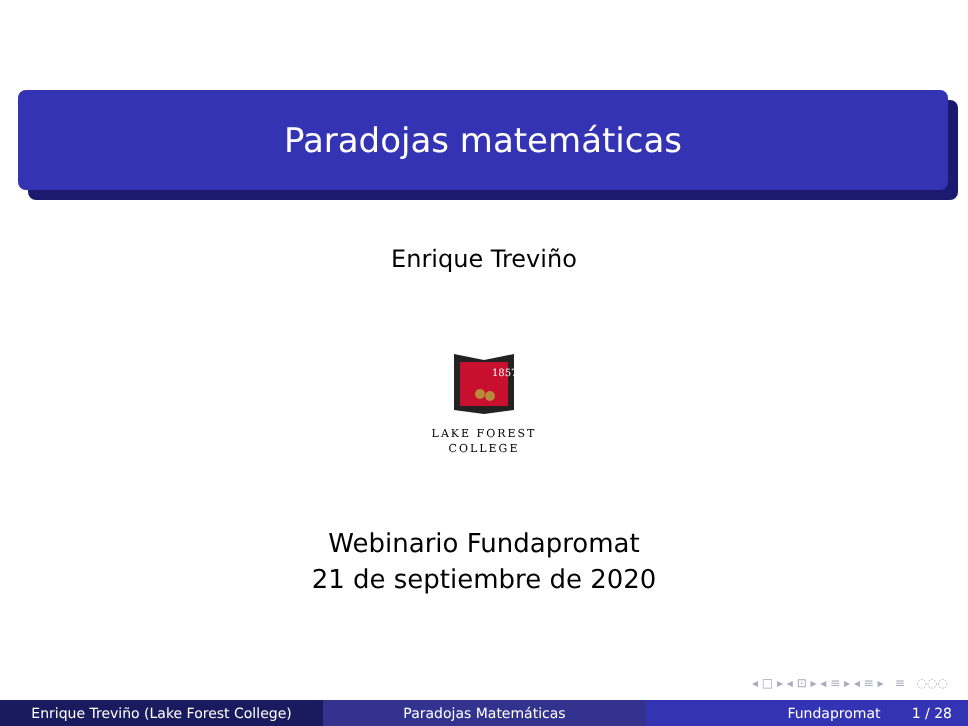Paradojas matemáticas
Enrique Treviño
1857
LAKE FOREST
COLLEGE
Webinario Fundapromat
21 de septiembre de 2020
◂ □ ▸ ◂ ⊡ ▸ ◂ ≡ ▸ ◂ ≡ ▸ ≡ ◌◌◌
Enrique Treviño (Lake Forest College) Paradojas Matemáticas Fundapromat 1 / 28